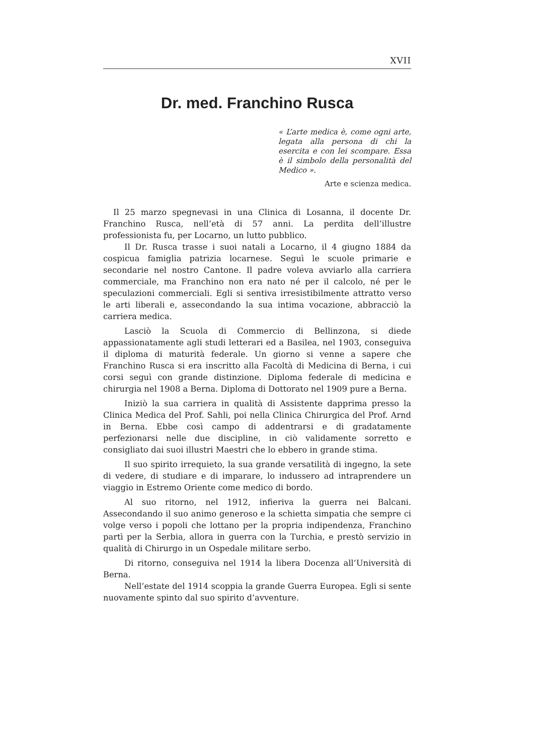XVII
Dr. med. Franchino Rusca
« L’arte medica è, come ogni arte, legata alla persona di chi la esercita e con lei scompare. Essa è il simbolo della personalità del Medico ».
Arte e scienza medica.
Il 25 marzo spegnevasi in una Clinica di Losanna, il docente Dr. Franchino Rusca, nell’età di 57 anni. La perdita dell’illustre professionista fu, per Locarno, un lutto pubblico.
Il Dr. Rusca trasse i suoi natali a Locarno, il 4 giugno 1884 da cospicua famiglia patrizia locarnese. Seguì le scuole primarie e secondarie nel nostro Cantone. Il padre voleva avviarlo alla carriera commerciale, ma Franchino non era nato né per il calcolo, né per le speculazioni commerciali. Egli si sentiva irresistibilmente attratto verso le arti liberali e, assecondando la sua intima vocazione, abbracciò la carriera medica.
Lasciò la Scuola di Commercio di Bellinzona, si diede appassionatamente agli studi letterari ed a Basilea, nel 1903, conseguiva il diploma di maturità federale. Un giorno si venne a sapere che Franchino Rusca si era inscritto alla Facoltà di Medicina di Berna, i cui corsi seguì con grande distinzione. Diploma federale di medicina e chirurgia nel 1908 a Berna. Diploma di Dottorato nel 1909 pure a Berna.
Iniziò la sua carriera in qualità di Assistente dapprima presso la Clinica Medica del Prof. Sahli, poi nella Clinica Chirurgica del Prof. Arnd in Berna. Ebbe così campo di addentrarsi e di gradatamente perfezionarsi nelle due discipline, in ciò validamente sorretto e consigliato dai suoi illustri Maestri che lo ebbero in grande stima.
Il suo spirito irrequieto, la sua grande versatilità di ingegno, la sete di vedere, di studiare e di imparare, lo indussero ad intraprendere un viaggio in Estremo Oriente come medico di bordo.
Al suo ritorno, nel 1912, infieriva la guerra nei Balcani. Assecondando il suo animo generoso e la schietta simpatia che sempre ci volge verso i popoli che lottano per la propria indipendenza, Franchino partì per la Serbia, allora in guerra con la Turchia, e prestò servizio in qualità di Chirurgo in un Ospedale militare serbo.
Di ritorno, conseguiva nel 1914 la libera Docenza all’Università di Berna.
Nell’estate del 1914 scoppia la grande Guerra Europea. Egli si sente nuovamente spinto dal suo spirito d’avventure.